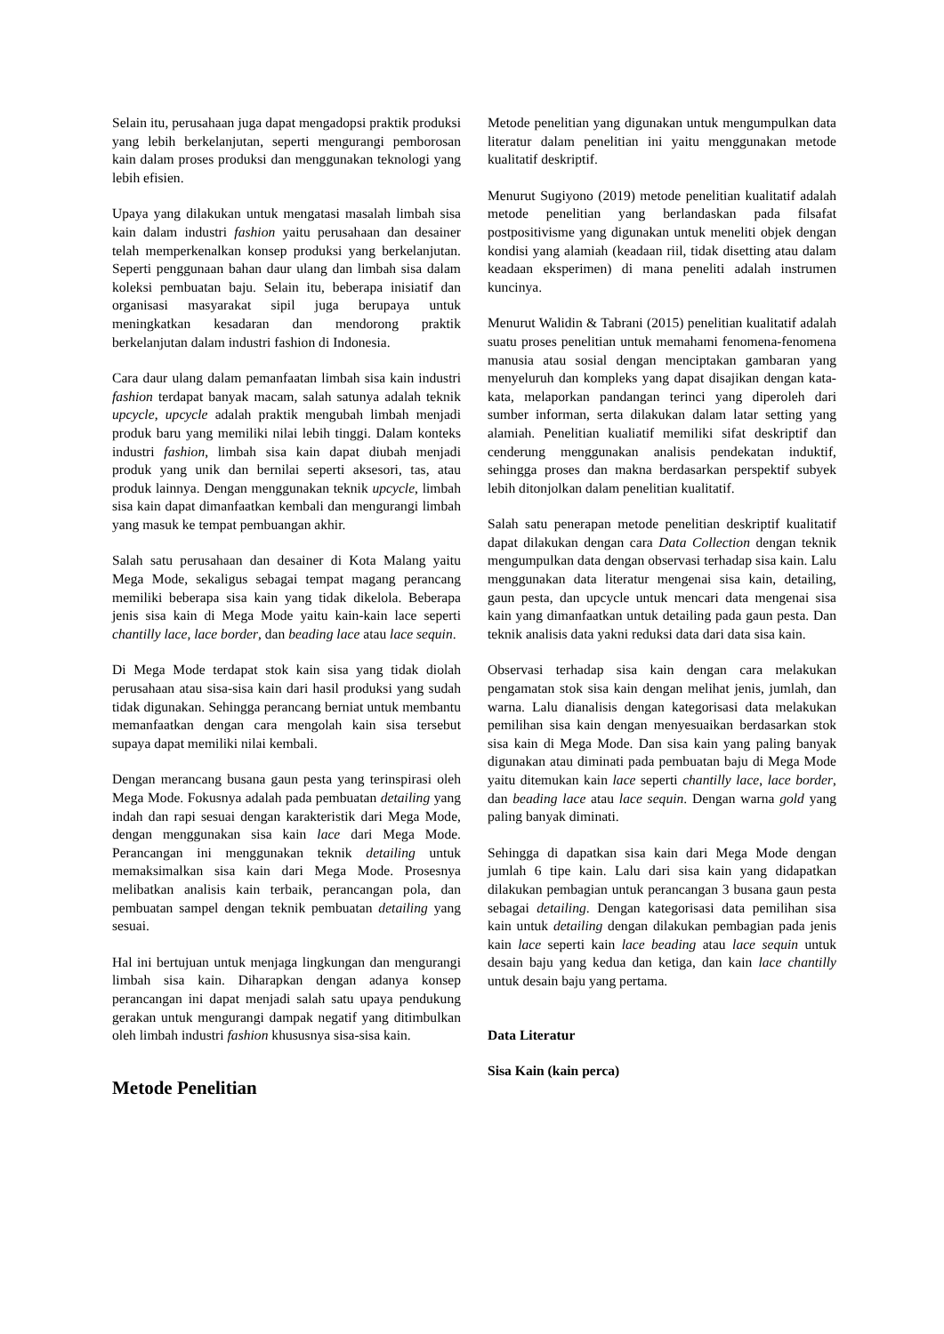Selain itu, perusahaan juga dapat mengadopsi praktik produksi yang lebih berkelanjutan, seperti mengurangi pemborosan kain dalam proses produksi dan menggunakan teknologi yang lebih efisien.
Upaya yang dilakukan untuk mengatasi masalah limbah sisa kain dalam industri fashion yaitu perusahaan dan desainer telah memperkenalkan konsep produksi yang berkelanjutan. Seperti penggunaan bahan daur ulang dan limbah sisa dalam koleksi pembuatan baju. Selain itu, beberapa inisiatif dan organisasi masyarakat sipil juga berupaya untuk meningkatkan kesadaran dan mendorong praktik berkelanjutan dalam industri fashion di Indonesia.
Cara daur ulang dalam pemanfaatan limbah sisa kain industri fashion terdapat banyak macam, salah satunya adalah teknik upcycle, upcycle adalah praktik mengubah limbah menjadi produk baru yang memiliki nilai lebih tinggi. Dalam konteks industri fashion, limbah sisa kain dapat diubah menjadi produk yang unik dan bernilai seperti aksesori, tas, atau produk lainnya. Dengan menggunakan teknik upcycle, limbah sisa kain dapat dimanfaatkan kembali dan mengurangi limbah yang masuk ke tempat pembuangan akhir.
Salah satu perusahaan dan desainer di Kota Malang yaitu Mega Mode, sekaligus sebagai tempat magang perancang memiliki beberapa sisa kain yang tidak dikelola. Beberapa jenis sisa kain di Mega Mode yaitu kain-kain lace seperti chantilly lace, lace border, dan beading lace atau lace sequin.
Di Mega Mode terdapat stok kain sisa yang tidak diolah perusahaan atau sisa-sisa kain dari hasil produksi yang sudah tidak digunakan. Sehingga perancang berniat untuk membantu memanfaatkan dengan cara mengolah kain sisa tersebut supaya dapat memiliki nilai kembali.
Dengan merancang busana gaun pesta yang terinspirasi oleh Mega Mode. Fokusnya adalah pada pembuatan detailing yang indah dan rapi sesuai dengan karakteristik dari Mega Mode, dengan menggunakan sisa kain lace dari Mega Mode. Perancangan ini menggunakan teknik detailing untuk memaksimalkan sisa kain dari Mega Mode. Prosesnya melibatkan analisis kain terbaik, perancangan pola, dan pembuatan sampel dengan teknik pembuatan detailing yang sesuai.
Hal ini bertujuan untuk menjaga lingkungan dan mengurangi limbah sisa kain. Diharapkan dengan adanya konsep perancangan ini dapat menjadi salah satu upaya pendukung gerakan untuk mengurangi dampak negatif yang ditimbulkan oleh limbah industri fashion khususnya sisa-sisa kain.
Metode Penelitian
Metode penelitian yang digunakan untuk mengumpulkan data literatur dalam penelitian ini yaitu menggunakan metode kualitatif deskriptif.
Menurut Sugiyono (2019) metode penelitian kualitatif adalah metode penelitian yang berlandaskan pada filsafat postpositivisme yang digunakan untuk meneliti objek dengan kondisi yang alamiah (keadaan riil, tidak disetting atau dalam keadaan eksperimen) di mana peneliti adalah instrumen kuncinya.
Menurut Walidin & Tabrani (2015) penelitian kualitatif adalah suatu proses penelitian untuk memahami fenomena-fenomena manusia atau sosial dengan menciptakan gambaran yang menyeluruh dan kompleks yang dapat disajikan dengan kata-kata, melaporkan pandangan terinci yang diperoleh dari sumber informan, serta dilakukan dalam latar setting yang alamiah. Penelitian kualiatif memiliki sifat deskriptif dan cenderung menggunakan analisis pendekatan induktif, sehingga proses dan makna berdasarkan perspektif subyek lebih ditonjolkan dalam penelitian kualitatif.
Salah satu penerapan metode penelitian deskriptif kualitatif dapat dilakukan dengan cara Data Collection dengan teknik mengumpulkan data dengan observasi terhadap sisa kain. Lalu menggunakan data literatur mengenai sisa kain, detailing, gaun pesta, dan upcycle untuk mencari data mengenai sisa kain yang dimanfaatkan untuk detailing pada gaun pesta. Dan teknik analisis data yakni reduksi data dari data sisa kain.
Observasi terhadap sisa kain dengan cara melakukan pengamatan stok sisa kain dengan melihat jenis, jumlah, dan warna. Lalu dianalisis dengan kategorisasi data melakukan pemilihan sisa kain dengan menyesuaikan berdasarkan stok sisa kain di Mega Mode. Dan sisa kain yang paling banyak digunakan atau diminati pada pembuatan baju di Mega Mode yaitu ditemukan kain lace seperti chantilly lace, lace border, dan beading lace atau lace sequin. Dengan warna gold yang paling banyak diminati.
Sehingga di dapatkan sisa kain dari Mega Mode dengan jumlah 6 tipe kain. Lalu dari sisa kain yang didapatkan dilakukan pembagian untuk perancangan 3 busana gaun pesta sebagai detailing. Dengan kategorisasi data pemilihan sisa kain untuk detailing dengan dilakukan pembagian pada jenis kain lace seperti kain lace beading atau lace sequin untuk desain baju yang kedua dan ketiga, dan kain lace chantilly untuk desain baju yang pertama.
Data Literatur
Sisa Kain (kain perca)